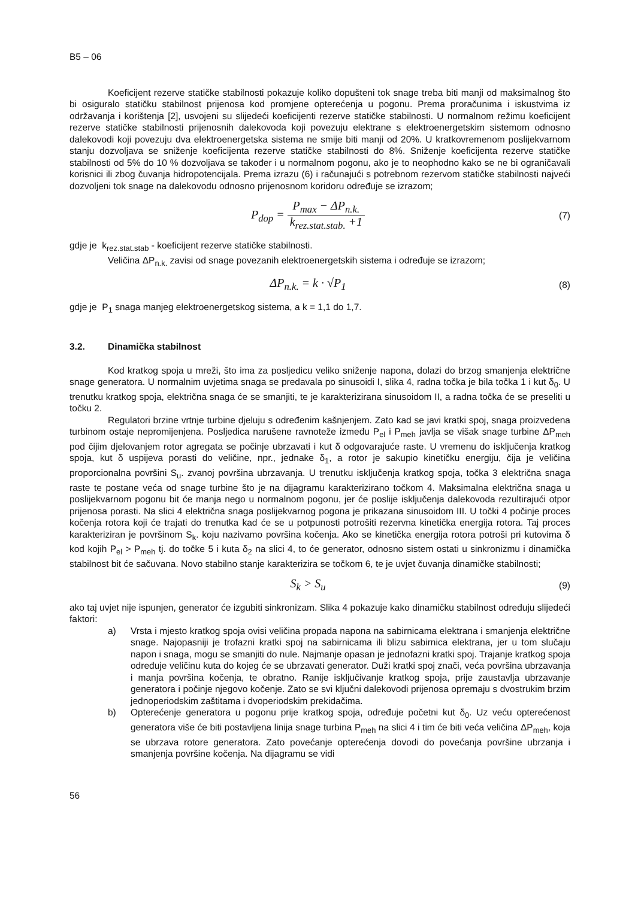B5 – 06
Koeficijent rezerve statičke stabilnosti pokazuje koliko dopušteni tok snage treba biti manji od maksimalnog što bi osiguralo statičku stabilnost prijenosa kod promjene opterećenja u pogonu. Prema proračunima i iskustvima iz održavanja i korištenja [2], usvojeni su slijedeći koeficijenti rezerve statičke stabilnosti. U normalnom režimu koeficijent rezerve statičke stabilnosti prijenosnih dalekovoda koji povezuju elektrane s elektroenergetskim sistemom odnosno dalekovodi koji povezuju dva elektroenergetska sistema ne smije biti manji od 20%. U kratkovremenom poslijekvarnom stanju dozvoljava se sniženje koeficijenta rezerve statičke stabilnosti do 8%. Sniženje koeficijenta rezerve statičke stabilnosti od 5% do 10 % dozvoljava se također i u normalnom pogonu, ako je to neophodno kako se ne bi ograničavali korisnici ili zbog čuvanja hidropotencijala. Prema izrazu (6) i računajući s potrebnom rezervom statičke stabilnosti najveći dozvoljeni tok snage na dalekovodu odnosno prijenosnom koridoru određuje se izrazom;
P<sub>dop</sub> = P<sub>max</sub> − ΔP<sub>n.k.</sub> k<sub>rez.stat.stab.</sub> +1
(7)
gdje je k<sub>rez.stat.stab</sub> - koeficijent rezerve statičke stabilnosti.
Veličina ΔP<sub>n.k.</sub> zavisi od snage povezanih elektroenergetskih sistema i određuje se izrazom;
ΔP<sub>n.k.</sub> = k · √P<sub>1</sub>
(8)
gdje je P<sub>1</sub> snaga manjeg elektroenergetskog sistema, a k = 1,1 do 1,7.
3.2. Dinamička stabilnost
Kod kratkog spoja u mreži, što ima za posljedicu veliko sniženje napona, dolazi do brzog smanjenja električne snage generatora. U normalnim uvjetima snaga se predavala po sinusoidi I, slika 4, radna točka je bila točka 1 i kut δ<sub>0</sub>. U trenutku kratkog spoja, električna snaga će se smanjiti, te je karakterizirana sinusoidom II, a radna točka će se preseliti u točku 2.
Regulatori brzine vrtnje turbine djeluju s određenim kašnjenjem. Zato kad se javi kratki spoj, snaga proizvedena turbinom ostaje nepromijenjena. Posljedica narušene ravnoteže između P<sub>el</sub> i P<sub>meh</sub> javlja se višak snage turbine ΔP<sub>meh</sub> pod čijim djelovanjem rotor agregata se počinje ubrzavati i kut δ odgovarajuće raste. U vremenu do isključenja kratkog spoja, kut δ uspijeva porasti do veličine, npr., jednake δ<sub>1</sub>, a rotor je sakupio kinetičku energiju, čija je veličina proporcionalna površini S<sub>u</sub>. zvanoj površina ubrzavanja. U trenutku isključenja kratkog spoja, točka 3 električna snaga raste te postane veća od snage turbine što je na dijagramu karakterizirano točkom 4. Maksimalna električna snaga u poslijekvarnom pogonu bit će manja nego u normalnom pogonu, jer će poslije isključenja dalekovoda rezultirajući otpor prijenosa porasti. Na slici 4 električna snaga poslijekvarnog pogona je prikazana sinusoidom III. U točki 4 počinje proces kočenja rotora koji će trajati do trenutka kad će se u potpunosti potrošiti rezervna kinetička energija rotora. Taj proces karakteriziran je površinom S<sub>k</sub>. koju nazivamo površina kočenja. Ako se kinetička energija rotora potroši pri kutovima δ kod kojih P<sub>el</sub> > P<sub>meh</sub> tj. do točke 5 i kuta δ<sub>2</sub> na slici 4, to će generator, odnosno sistem ostati u sinkronizmu i dinamička stabilnost bit će sačuvana. Novo stabilno stanje karakterizira se točkom 6, te je uvjet čuvanja dinamičke stabilnosti;
S<sub>k</sub> > S<sub>u</sub>
(9)
ako taj uvjet nije ispunjen, generator će izgubiti sinkronizam. Slika 4 pokazuje kako dinamičku stabilnost određuju slijedeći faktori:
a) Vrsta i mjesto kratkog spoja ovisi veličina propada napona na sabirnicama elektrana i smanjenja električne snage. Najopasniji je trofazni kratki spoj na sabirnicama ili blizu sabirnica elektrana, jer u tom slučaju napon i snaga, mogu se smanjiti do nule. Najmanje opasan je jednofazni kratki spoj. Trajanje kratkog spoja određuje veličinu kuta do kojeg će se ubrzavati generator. Duži kratki spoj znači, veća površina ubrzavanja i manja površina kočenja, te obratno. Ranije isključivanje kratkog spoja, prije zaustavlja ubrzavanje generatora i počinje njegovo kočenje. Zato se svi ključni dalekovodi prijenosa opremaju s dvostrukim brzim jednoperiodskim zaštitama i dvoperiodskim prekidačima.
b) Opterećenje generatora u pogonu prije kratkog spoja, određuje početni kut δ<sub>0</sub>. Uz veću opterećenost generatora više će biti postavljena linija snage turbina P<sub>meh</sub> na slici 4 i tim će biti veća veličina ΔP<sub>meh</sub>, koja se ubrzava rotore generatora. Zato povećanje opterećenja dovodi do povećanja površine ubrzanja i smanjenja površine kočenja. Na dijagramu se vidi
56